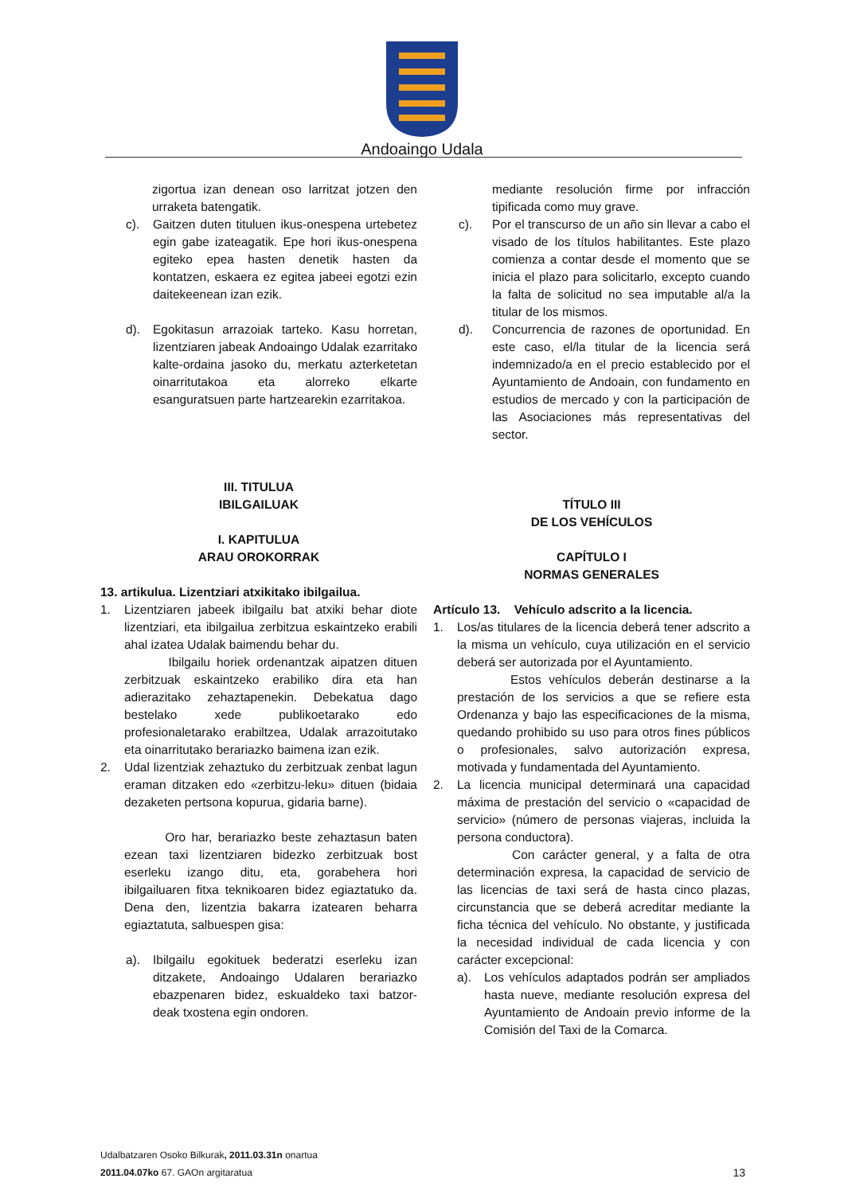Andoaingo Udala
zigortua izan denean oso larritzat jotzen den urraketa batengatik.
c). Gaitzen duten tituluen ikus-onespena urtebetez egin gabe izateagatik. Epe hori ikus-onespena egiteko epea hasten denetik hasten da kontatzen, eskaera ez egitea jabeei egotzi ezin daitekeenean izan ezik.
d). Egokitasun arrazoiak tarteko. Kasu horretan, lizentziaren jabeak Andoaingo Udalak ezarritako kalte-ordaina jasoko du, merkatu azterketetan oinarritutakoa eta alorreko elkarte esanguratsuen parte hartzearekin ezarritakoa.
III. TITULUA
IBILGAILUAK
I. KAPITULUA
ARAU OROKORRAK
13. artikulua. Lizentziari atxikitako ibilgailua.
1. Lizentziaren jabeek ibilgailu bat atxiki behar diote lizentziari, eta ibilgailua zerbitzua eskaintzeko erabili ahal izatea Udalak baimendu behar du.
Ibilgailu horiek ordenantzak aipatzen dituen zerbitzuak eskaintzeko erabiliko dira eta han adierazitako zehaztapenekin. Debekatua dago bestelako xede publikoetarako edo profesionaletarako erabiltzea, Udalak arrazoitutako eta oinarritutako berariazko baimena izan ezik.
2. Udal lizentziak zehaztuko du zerbitzuak zenbat lagun eraman ditzaken edo «zerbitzu-leku» dituen (bidaia dezaketen pertsona kopurua, gidaria barne).
Oro har, berariazko beste zehaztasun baten ezean taxi lizentziaren bidezko zerbitzuak bost eserleku izango ditu, eta, gorabehera hori ibilgailuaren fitxa teknikoaren bidez egiaztatuko da. Dena den, lizentzia bakarra izatearen beharra egiaztatuta, salbuespen gisa:
a). Ibilgailu egokituek bederatzi eserleku izan ditzakete, Andoaingo Udalaren berariazko ebazpenaren bidez, eskualdeko taxi batzor-deak txostena egin ondoren.
mediante resolución firme por infracción tipificada como muy grave.
c). Por el transcurso de un año sin llevar a cabo el visado de los títulos habilitantes. Este plazo comienza a contar desde el momento que se inicia el plazo para solicitarlo, excepto cuando la falta de solicitud no sea imputable al/a la titular de los mismos.
d). Concurrencia de razones de oportunidad. En este caso, el/la titular de la licencia será indemnizado/a en el precio establecido por el Ayuntamiento de Andoain, con fundamento en estudios de mercado y con la participación de las Asociaciones más representativas del sector.
TÍTULO III
DE LOS VEHÍCULOS
CAPÍTULO I
NORMAS GENERALES
Artículo 13. Vehículo adscrito a la licencia.
1. Los/as titulares de la licencia deberá tener adscrito a la misma un vehículo, cuya utilización en el servicio deberá ser autorizada por el Ayuntamiento.
Estos vehículos deberán destinarse a la prestación de los servicios a que se refiere esta Ordenanza y bajo las especificaciones de la misma, quedando prohibido su uso para otros fines públicos o profesionales, salvo autorización expresa, motivada y fundamentada del Ayuntamiento.
2. La licencia municipal determinará una capacidad máxima de prestación del servicio o «capacidad de servicio» (número de personas viajeras, incluida la persona conductora).
Con carácter general, y a falta de otra determinación expresa, la capacidad de servicio de las licencias de taxi será de hasta cinco plazas, circunstancia que se deberá acreditar mediante la ficha técnica del vehículo. No obstante, y justificada la necesidad individual de cada licencia y con carácter excepcional:
a). Los vehículos adaptados podrán ser ampliados hasta nueve, mediante resolución expresa del Ayuntamiento de Andoain previo informe de la Comisión del Taxi de la Comarca.
Udalbatzaren Osoko Bilkurak, 2011.03.31n onartua
2011.04.07ko 67. GAOn argitaratua
13